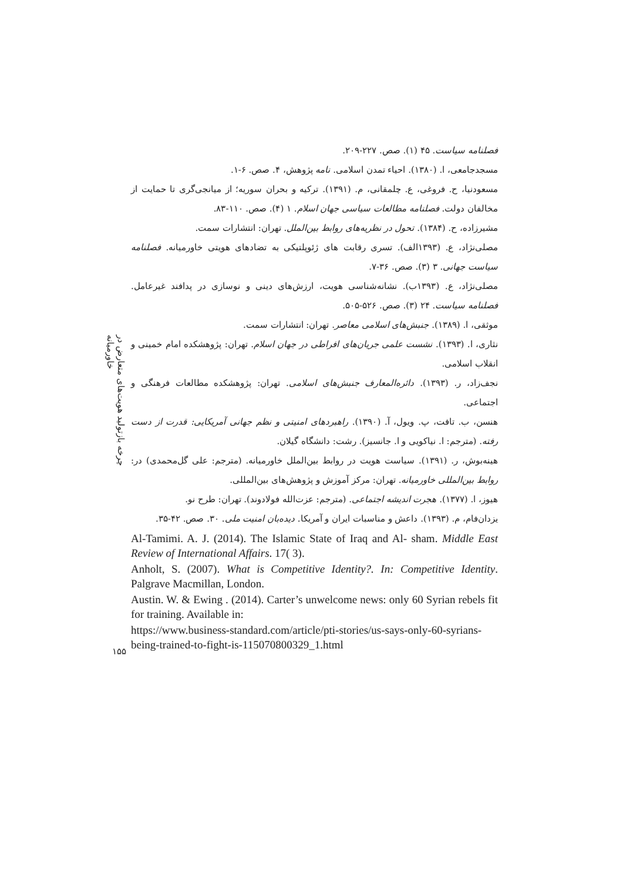چرخه بازتولید هویت‌های متعارض در خاورمیانه
۱۵۵
فصلنامه سیاست. ۴۵ (۱). صص. ۲۲۷-۲۰۹.
مسجدجامعی، ا. (۱۳۸۰). احیاء تمدن اسلامی. نامه پژوهش، ۴. صص. ۶-۱.
مسعودنیا، ح. فروغی، ع. چلمقانی، م. (۱۳۹۱). ترکیه و بحران سوریه؛ از میانجی‌گری تا حمایت از مخالفان دولت. فصلنامه مطالعات سیاسی جهان اسلام. ۱ (۴). صص. ۱۱۰-۸۳.
مشیرزاده، ح. (۱۳۸۴). تحول در نظریه‌های روابط بین‌الملل. تهران: انتشارات سمت.
مصلی‌نژاد، ع. (۱۳۹۳الف). تسری رقابت های ژئوپلتیکی به تضادهای هویتی خاورمیانه. فصلنامه سیاست جهانی. ۳ (۳). صص. ۳۶-۷.
مصلی‌نژاد، ع. (۱۳۹۳ب). نشانه‌شناسی هویت، ارزش‌های دینی و نوسازی در پدافند غیرعامل. فصلنامه سیاست. ۲۴ (۳). صص. ۵۲۶-۵۰۵.
موثقی، ا. (۱۳۸۹). جنبش‌های اسلامی معاصر. تهران: انتشارات سمت.
نثاری، ا. (۱۳۹۳). نشست علمی جریان‌های افراطی در جهان اسلام. تهران: پژوهشکده امام خمینی و انقلاب اسلامی.
نجف‌زاد، ر. (۱۳۹۳). دائره‌المعارف جنبش‌های اسلامی. تهران: پژوهشکده مطالعات فرهنگی و اجتماعی.
هنسن، ب. تافت، پ. ویول، آ. (۱۳۹۰). راهبردهای امنیتی و نظم جهانی آمریکایی: قدرت از دست رفته. (مترجم: ا. نیاکویی و ا. جانسیز). رشت: دانشگاه گیلان.
هینه‌بوش، ر. (۱۳۹۱). سیاست هویت در روابط بین‌الملل خاورمیانه. (مترجم: علی گل‌محمدی) در: روابط بین‌المللی خاورمیانه. تهران: مرکز آموزش و پژوهش‌های بین‌المللی.
هیوز، ا. (۱۳۷۷). هجرت اندیشه اجتماعی. (مترجم: عزت‌الله فولادوند). تهران: طرح نو.
یزدان‌فام، م. (۱۳۹۳). داعش و مناسبات ایران و آمریکا. دیده‌بان امنیت ملی. ۳۰. صص. ۴۲-۳۵.
Al-Tamimi. A. J. (2014). The Islamic State of Iraq and Al- sham. Middle East Review of International Affairs. 17( 3).
Anholt, S. (2007). What is Competitive Identity?. In: Competitive Identity. Palgrave Macmillan, London.
Austin. W. & Ewing . (2014). Carter’s unwelcome news: only 60 Syrian rebels fit for training. Available in:
https://www.business-standard.com/article/pti-stories/us-says-only-60-syrians-being-trained-to-fight-is-115070800329_1.html